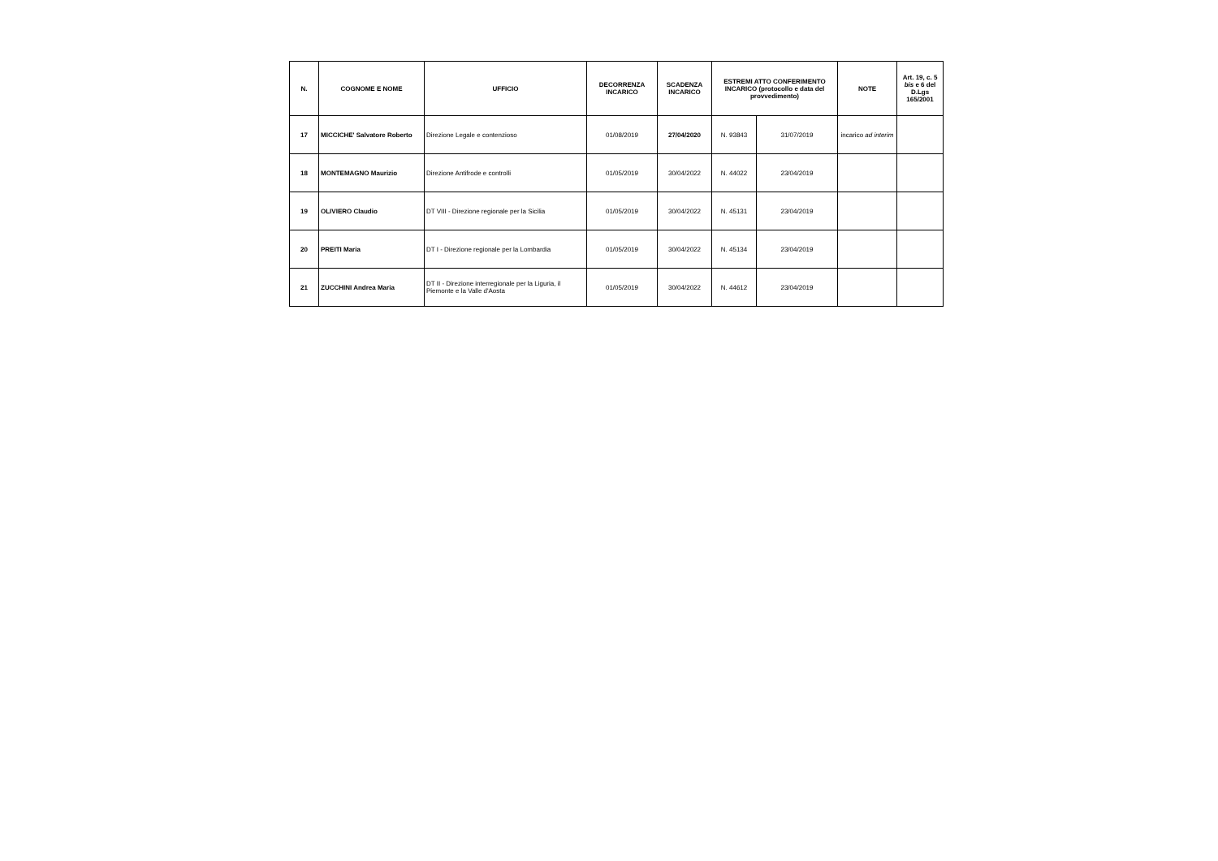| N. | COGNOME E NOME | UFFICIO | DECORRENZA INCARICO | SCADENZA INCARICO | ESTREMI ATTO CONFERIMENTO INCARICO (protocollo e data del provvedimento) | | NOTE | Art. 19, c. 5 bis e 6 del D.Lgs 165/2001 |
| --- | --- | --- | --- | --- | --- | --- | --- | --- |
| 17 | MICCICHE' Salvatore Roberto | Direzione Legale e contenzioso | 01/08/2019 | 27/04/2020 | N. 93843 | 31/07/2019 | incarico ad interim | |
| 18 | MONTEMAGNO Maurizio | Direzione Antifrode e controlli | 01/05/2019 | 30/04/2022 | N. 44022 | 23/04/2019 | | |
| 19 | OLIVIERO Claudio | DT VIII - Direzione regionale per la Sicilia | 01/05/2019 | 30/04/2022 | N. 45131 | 23/04/2019 | | |
| 20 | PREITI Maria | DT I - Direzione regionale per la Lombardia | 01/05/2019 | 30/04/2022 | N. 45134 | 23/04/2019 | | |
| 21 | ZUCCHINI Andrea Maria | DT II - Direzione interregionale per la Liguria, il Piemonte e la Valle d'Aosta | 01/05/2019 | 30/04/2022 | N. 44612 | 23/04/2019 | | |